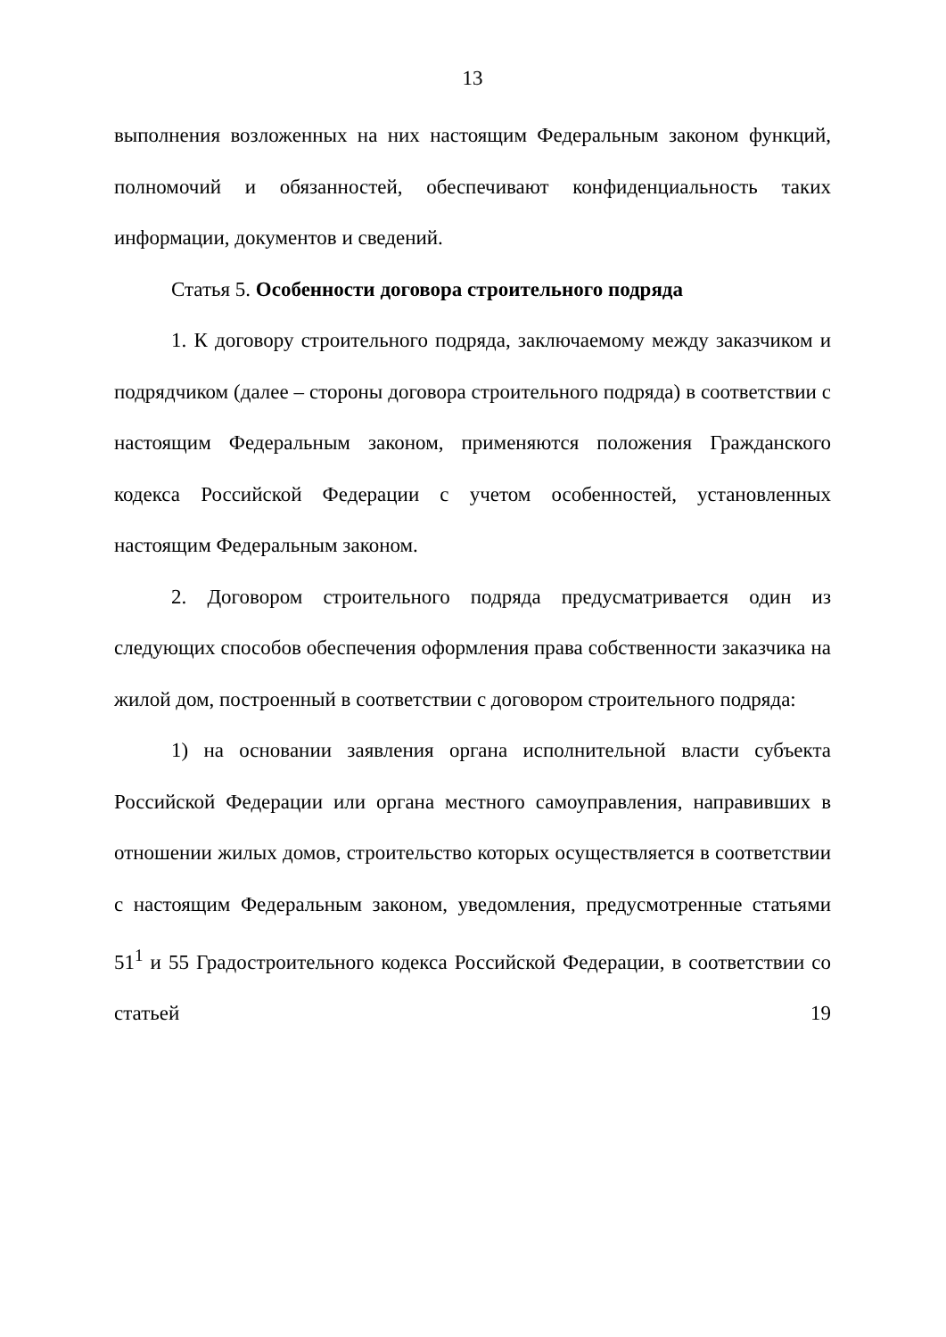13
выполнения возложенных на них настоящим Федеральным законом функций, полномочий и обязанностей, обеспечивают конфиденциальность таких информации, документов и сведений.
Статья 5. Особенности договора строительного подряда
1. К договору строительного подряда, заключаемому между заказчиком и подрядчиком (далее – стороны договора строительного подряда) в соответствии с настоящим Федеральным законом, применяются положения Гражданского кодекса Российской Федерации с учетом особенностей, установленных настоящим Федеральным законом.
2. Договором строительного подряда предусматривается один из следующих способов обеспечения оформления права собственности заказчика на жилой дом, построенный в соответствии с договором строительного подряда:
1) на основании заявления органа исполнительной власти субъекта Российской Федерации или органа местного самоуправления, направивших в отношении жилых домов, строительство которых осуществляется в соответствии с настоящим Федеральным законом, уведомления, предусмотренные статьями 51<sup>1</sup> и 55 Градостроительного кодекса Российской Федерации, в соответствии со статьей 19